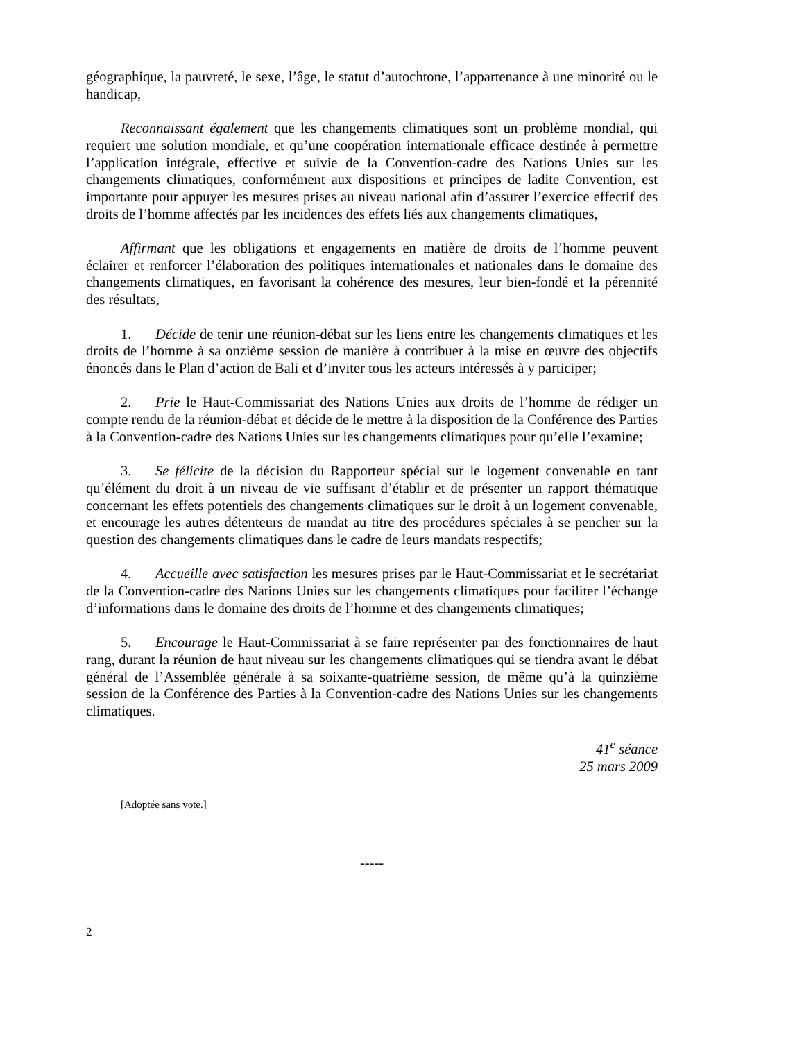géographique, la pauvreté, le sexe, l’âge, le statut d’autochtone, l’appartenance à une minorité ou le handicap,
Reconnaissant également que les changements climatiques sont un problème mondial, qui requiert une solution mondiale, et qu’une coopération internationale efficace destinée à permettre l’application intégrale, effective et suivie de la Convention-cadre des Nations Unies sur les changements climatiques, conformément aux dispositions et principes de ladite Convention, est importante pour appuyer les mesures prises au niveau national afin d’assurer l’exercice effectif des droits de l’homme affectés par les incidences des effets liés aux changements climatiques,
Affirmant que les obligations et engagements en matière de droits de l’homme peuvent éclairer et renforcer l’élaboration des politiques internationales et nationales dans le domaine des changements climatiques, en favorisant la cohérence des mesures, leur bien-fondé et la pérennité des résultats,
1. Décide de tenir une réunion-débat sur les liens entre les changements climatiques et les droits de l’homme à sa onzième session de manière à contribuer à la mise en œuvre des objectifs énoncés dans le Plan d’action de Bali et d’inviter tous les acteurs intéressés à y participer;
2. Prie le Haut-Commissariat des Nations Unies aux droits de l’homme de rédiger un compte rendu de la réunion-débat et décide de le mettre à la disposition de la Conférence des Parties à la Convention-cadre des Nations Unies sur les changements climatiques pour qu’elle l’examine;
3. Se félicite de la décision du Rapporteur spécial sur le logement convenable en tant qu’élément du droit à un niveau de vie suffisant d’établir et de présenter un rapport thématique concernant les effets potentiels des changements climatiques sur le droit à un logement convenable, et encourage les autres détenteurs de mandat au titre des procédures spéciales à se pencher sur la question des changements climatiques dans le cadre de leurs mandats respectifs;
4. Accueille avec satisfaction les mesures prises par le Haut-Commissariat et le secrétariat de la Convention-cadre des Nations Unies sur les changements climatiques pour faciliter l’échange d’informations dans le domaine des droits de l’homme et des changements climatiques;
5. Encourage le Haut-Commissariat à se faire représenter par des fonctionnaires de haut rang, durant la réunion de haut niveau sur les changements climatiques qui se tiendra avant le débat général de l’Assemblée générale à sa soixante-quatrième session, de même qu’à la quinzième session de la Conférence des Parties à la Convention-cadre des Nations Unies sur les changements climatiques.
41<sup>e</sup> séance
25 mars 2009
[Adoptée sans vote.]
-----
2